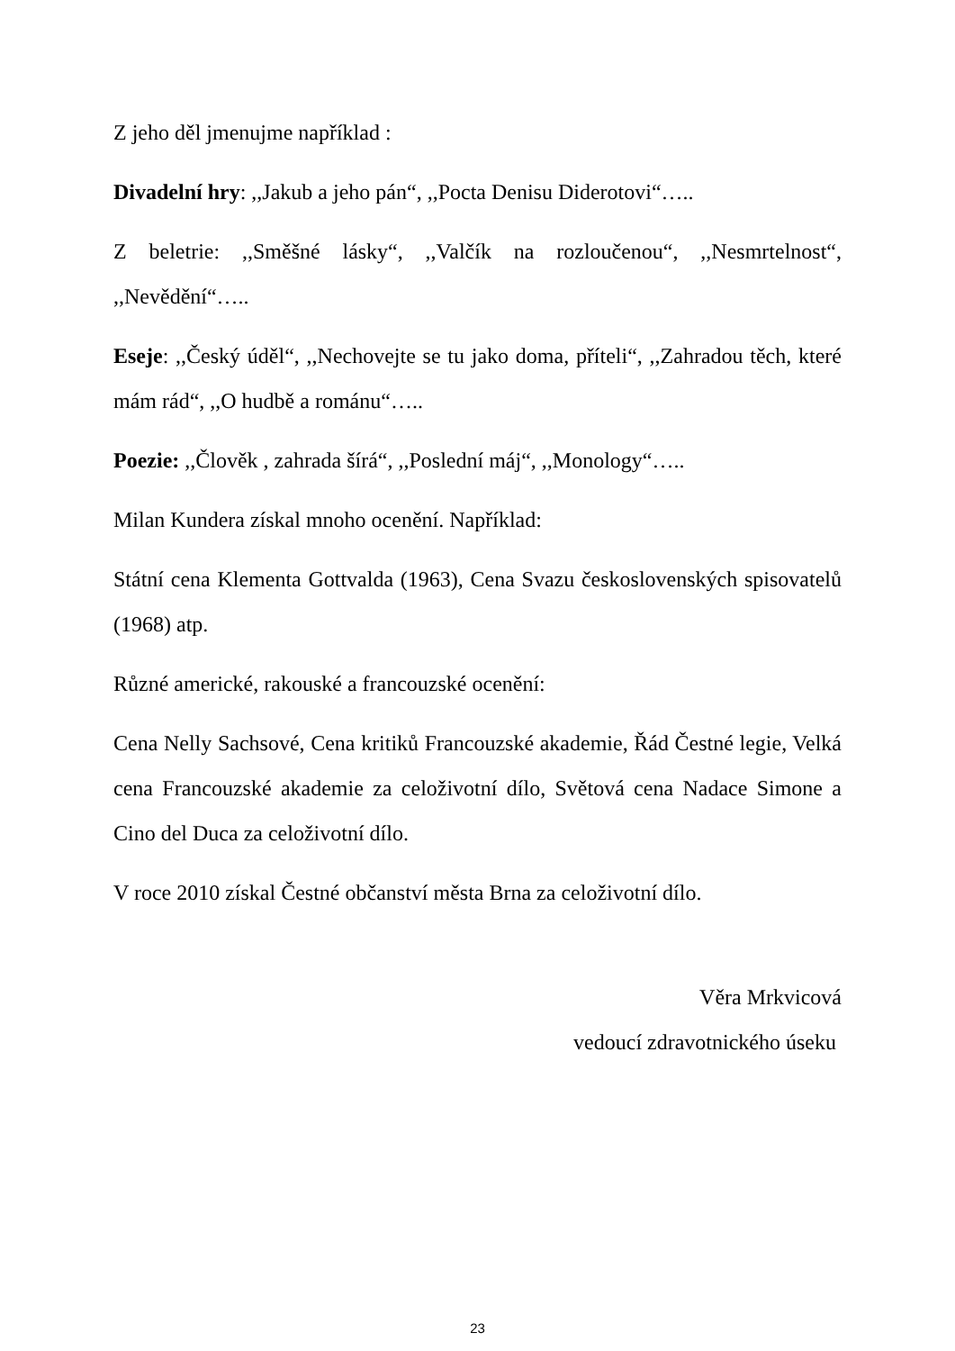Z jeho děl jmenujme například :
Divadelní hry: ,,Jakub a jeho pán“, ,,Pocta Denisu Diderotovi“…..
Z beletrie: ,,Směšné lásky“, ,,Valčík na rozloučenou“, ,,Nesmrtelnost“, ,,Nevědění“…..
Eseje: ,,Český úděl“, ,,Nechovejte se tu jako doma, příteli“, ,,Zahradou těch, které mám rád“, ,,O hudbě a románu“…..
Poezie: ,,Člověk , zahrada šírá“, ,,Poslední máj“, ,,Monology“…..
Milan Kundera získal mnoho ocenění. Například:
Státní cena Klementa Gottvalda (1963), Cena Svazu československých spisovatelů (1968) atp.
Různé americké, rakouské a francouzské ocenění:
Cena Nelly Sachsové, Cena kritiků Francouzské akademie, Řád Čestné legie, Velká cena Francouzské akademie za celoživotní dílo, Světová cena Nadace Simone a Cino del Duca za celoživotní dílo.
V roce 2010 získal Čestné občanství města Brna za celoživotní dílo.
Věra Mrkvicová
vedoucí zdravotnického úseku
23